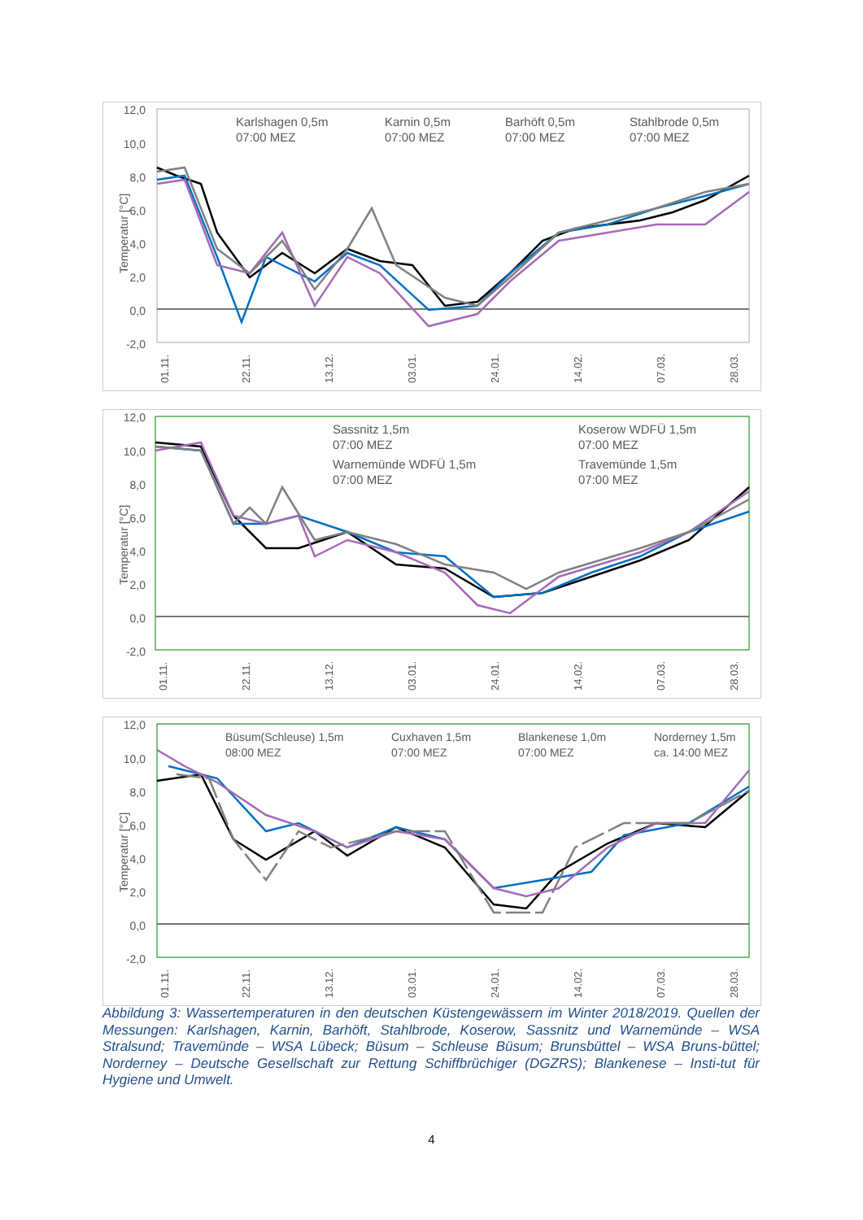12,0
10,0
8,0
6,0
4,0
2,0
0,0
-2,0
Temperatur [°C]
01.11.
22.11.
13.12.
03.01.
24.01.
14.02.
07.03.
28.03.
Karlshagen 0,5m
07:00 MEZ
Karnin 0,5m
07:00 MEZ
Barhöft 0,5m
07:00 MEZ
Stahlbrode 0,5m
07:00 MEZ
12,0
10,0
8,0
6,0
4,0
2,0
0,0
-2,0
Temperatur [°C]
01.11.
22.11.
13.12.
03.01.
24.01.
14.02.
07.03.
28.03.
Sassnitz 1,5m
07:00 MEZ
Koserow WDFÜ 1,5m
07:00 MEZ
Warnemünde WDFÜ 1,5m
07:00 MEZ
Travemünde 1,5m
07:00 MEZ
12,0
10,0
8,0
6,0
4,0
2,0
0,0
-2,0
Temperatur [°C]
01.11.
22.11.
13.12.
03.01.
24.01.
14.02.
07.03.
28.03.
Büsum(Schleuse) 1,5m
08:00 MEZ
Cuxhaven 1,5m
07:00 MEZ
Blankenese 1,0m
07:00 MEZ
Norderney 1,5m
ca. 14:00 MEZ
Abbildung 3: Wassertemperaturen in den deutschen Küstengewässern im Winter 2018/2019. Quellen der Messungen: Karlshagen, Karnin, Barhöft, Stahlbrode, Koserow, Sassnitz und Warnemünde – WSA Stralsund; Travemünde – WSA Lübeck; Büsum – Schleuse Büsum; Brunsbüttel – WSA Bruns-büttel; Norderney – Deutsche Gesellschaft zur Rettung Schiffbrüchiger (DGZRS); Blankenese – Insti-tut für Hygiene und Umwelt.
4